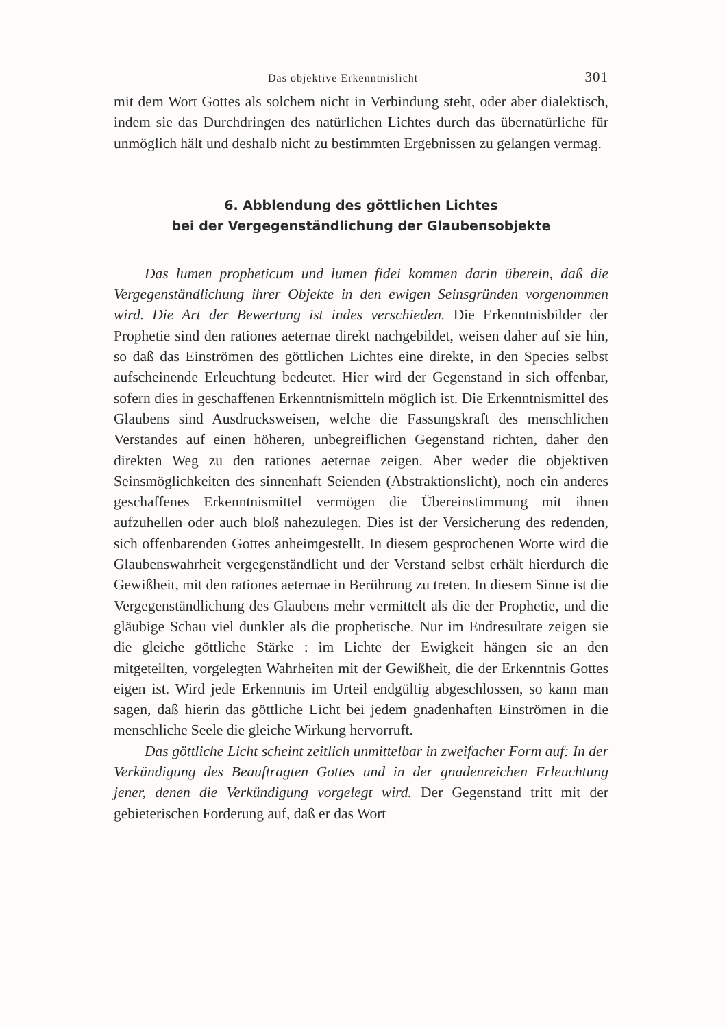Das objektive Erkenntnislicht 301
mit dem Wort Gottes als solchem nicht in Verbindung steht, oder aber dialektisch, indem sie das Durchdringen des natürlichen Lichtes durch das übernatürliche für unmöglich hält und deshalb nicht zu bestimmten Ergebnissen zu gelangen vermag.
6. Abblendung des göttlichen Lichtes
bei der Vergegenständlichung der Glaubensobjekte
Das lumen propheticum und lumen fidei kommen darin überein, daß die Vergegenständlichung ihrer Objekte in den ewigen Seinsgründen vorgenommen wird. Die Art der Bewertung ist indes verschieden. Die Erkenntnisbilder der Prophetie sind den rationes aeternae direkt nachgebildet, weisen daher auf sie hin, so daß das Einströmen des göttlichen Lichtes eine direkte, in den Species selbst aufscheinende Erleuchtung bedeutet. Hier wird der Gegenstand in sich offenbar, sofern dies in geschaffenen Erkenntnismitteln möglich ist. Die Erkenntnismittel des Glaubens sind Ausdrucksweisen, welche die Fassungskraft des menschlichen Verstandes auf einen höheren, unbegreiflichen Gegenstand richten, daher den direkten Weg zu den rationes aeternae zeigen. Aber weder die objektiven Seinsmöglichkeiten des sinnenhaft Seienden (Abstraktionslicht), noch ein anderes geschaffenes Erkenntnismittel vermögen die Übereinstimmung mit ihnen aufzuhellen oder auch bloß nahezulegen. Dies ist der Versicherung des redenden, sich offenbarenden Gottes anheimgestellt. In diesem gesprochenen Worte wird die Glaubenswahrheit vergegenständlicht und der Verstand selbst erhält hierdurch die Gewißheit, mit den rationes aeternae in Berührung zu treten. In diesem Sinne ist die Vergegenständlichung des Glaubens mehr vermittelt als die der Prophetie, und die gläubige Schau viel dunkler als die prophetische. Nur im Endresultate zeigen sie die gleiche göttliche Stärke : im Lichte der Ewigkeit hängen sie an den mitgeteilten, vorgelegten Wahrheiten mit der Gewißheit, die der Erkenntnis Gottes eigen ist. Wird jede Erkenntnis im Urteil endgültig abgeschlossen, so kann man sagen, daß hierin das göttliche Licht bei jedem gnadenhaften Einströmen in die menschliche Seele die gleiche Wirkung hervorruft.
Das göttliche Licht scheint zeitlich unmittelbar in zweifacher Form auf: In der Verkündigung des Beauftragten Gottes und in der gnadenreichen Erleuchtung jener, denen die Verkündigung vorgelegt wird. Der Gegenstand tritt mit der gebieterischen Forderung auf, daß er das Wort